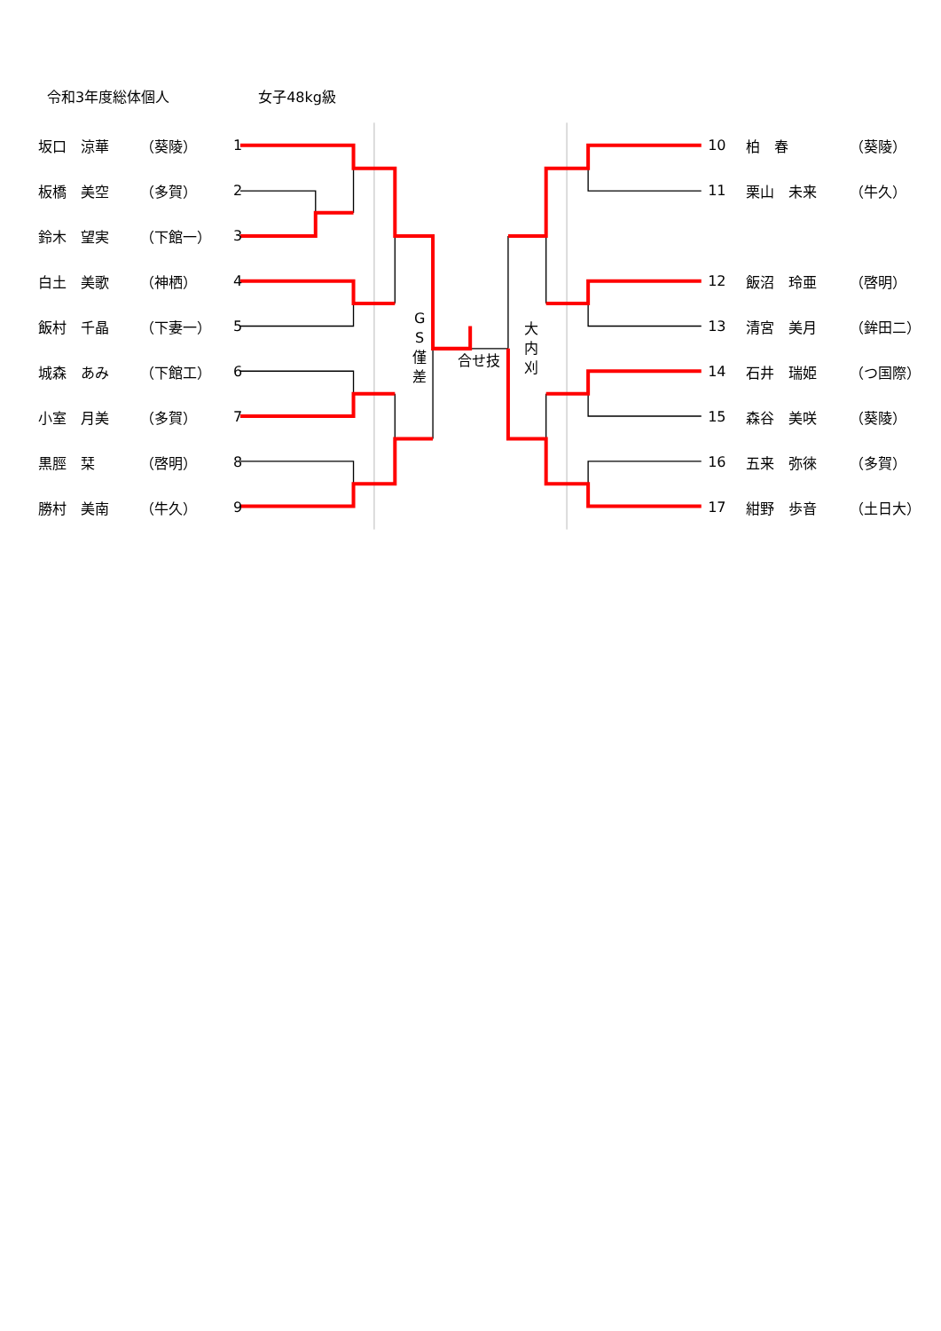令和3年度総体個人 女子48kg級
| 坂口 涼華 | （葵陵） | 1 |
| 板橋 美空 | （多賀） | 2 |
| 鈴木 望実 | （下館一） | 3 |
| 白土 美歌 | （神栖） | 4 |
| 飯村 千晶 | （下妻一） | 5 |
| 城森 あみ | （下館工） | 6 |
| 小室 月美 | （多賀） | 7 |
| 黒脛 栞 | （啓明） | 8 |
| 勝村 美南 | （牛久） | 9 |
G
S
僅
差
合せ技
大
内
刈
| 10 | 柏 春 | （葵陵） |
| 11 | 栗山 未来 | （牛久） |
| 12 | 飯沼 玲亜 | （啓明） |
| 13 | 清宮 美月 | （鉾田二） |
| 14 | 石井 瑞姫 | （つ国際） |
| 15 | 森谷 美咲 | （葵陵） |
| 16 | 五来 弥徠 | （多賀） |
| 17 | 紺野 歩音 | （土日大） |